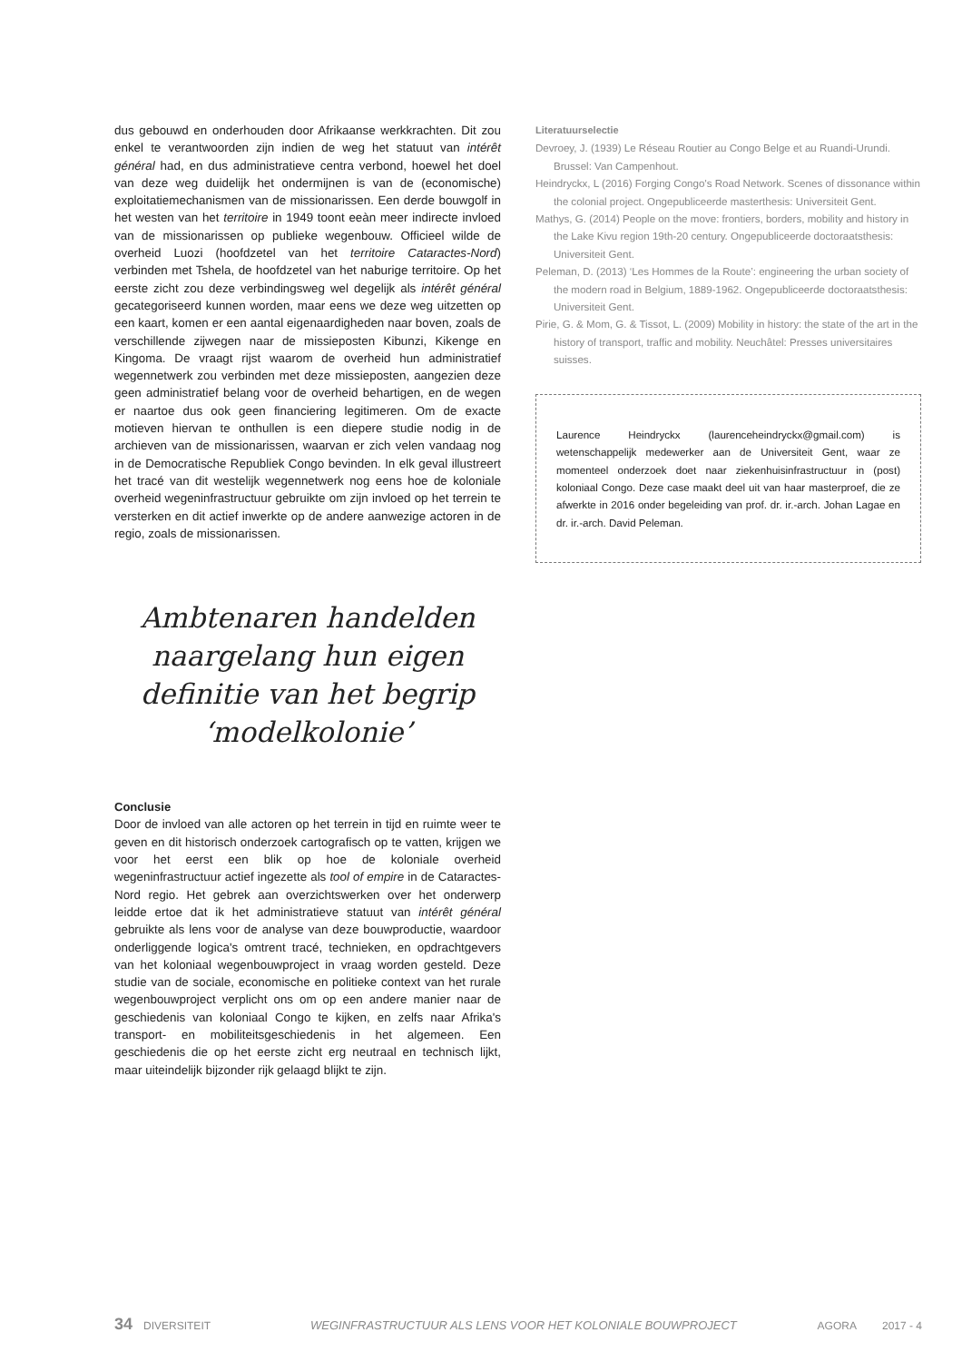dus gebouwd en onderhouden door Afrikaanse werkkrachten. Dit zou enkel te verantwoorden zijn indien de weg het statuut van intérêt général had, en dus administratieve centra verbond, hoewel het doel van deze weg duidelijk het ondermijnen is van de (economische) exploitatiemechanismen van de missionarissen. Een derde bouwgolf in het westen van het territoire in 1949 toont eeàn meer indirecte invloed van de missionarissen op publieke wegenbouw. Officieel wilde de overheid Luozi (hoofdzetel van het territoire Cataractes-Nord) verbinden met Tshela, de hoofdzetel van het naburige territoire. Op het eerste zicht zou deze verbindingsweg wel degelijk als intérêt général gecategoriseerd kunnen worden, maar eens we deze weg uitzetten op een kaart, komen er een aantal eigenaardigheden naar boven, zoals de verschillende zijwegen naar de missieposten Kibunzi, Kikenge en Kingoma. De vraagt rijst waarom de overheid hun administratief wegennetwerk zou verbinden met deze missieposten, aangezien deze geen administratief belang voor de overheid behartigen, en de wegen er naartoe dus ook geen financiering legitimeren. Om de exacte motieven hiervan te onthullen is een diepere studie nodig in de archieven van de missionarissen, waarvan er zich velen vandaag nog in de Democratische Republiek Congo bevinden. In elk geval illustreert het tracé van dit westelijk wegennetwerk nog eens hoe de koloniale overheid wegeninfrastructuur gebruikte om zijn invloed op het terrein te versterken en dit actief inwerkte op de andere aanwezige actoren in de regio, zoals de missionarissen.
Ambtenaren handelden naargelang hun eigen definitie van het begrip ‘modelkolonie’
Conclusie
Door de invloed van alle actoren op het terrein in tijd en ruimte weer te geven en dit historisch onderzoek cartografisch op te vatten, krijgen we voor het eerst een blik op hoe de koloniale overheid wegeninfrastructuur actief ingezette als tool of empire in de Cataractes-Nord regio. Het gebrek aan overzichtswerken over het onderwerp leidde ertoe dat ik het administratieve statuut van intérêt général gebruikte als lens voor de analyse van deze bouwproductie, waardoor onderliggende logica's omtrent tracé, technieken, en opdrachtgevers van het koloniaal wegenbouwproject in vraag worden gesteld. Deze studie van de sociale, economische en politieke context van het rurale wegenbouwproject verplicht ons om op een andere manier naar de geschiedenis van koloniaal Congo te kijken, en zelfs naar Afrika's transport- en mobiliteitsgeschiedenis in het algemeen. Een geschiedenis die op het eerste zicht erg neutraal en technisch lijkt, maar uiteindelijk bijzonder rijk gelaagd blijkt te zijn.
Literatuurselectie
Devroey, J. (1939) Le Réseau Routier au Congo Belge et au Ruandi-Urundi. Brussel: Van Campenhout.
Heindryckx, L (2016) Forging Congo's Road Network. Scenes of dissonance within the colonial project. Ongepubliceerde masterthesis: Universiteit Gent.
Mathys, G. (2014) People on the move: frontiers, borders, mobility and history in the Lake Kivu region 19th-20 century. Ongepubliceerde doctoraatsthesis: Universiteit Gent.
Peleman, D. (2013) ‘Les Hommes de la Route’: engineering the urban society of the modern road in Belgium, 1889-1962. Ongepubliceerde doctoraatsthesis: Universiteit Gent.
Pirie, G. & Mom, G. & Tissot, L. (2009) Mobility in history: the state of the art in the history of transport, traffic and mobility. Neuchâtel: Presses universitaires suisses.
Laurence Heindryckx (laurenceheindryckx@gmail.com) is wetenschappelijk medewerker aan de Universiteit Gent, waar ze momenteel onderzoek doet naar ziekenhuisinfrastructuur in (post) koloniaal Congo. Deze case maakt deel uit van haar masterproef, die ze afwerkte in 2016 onder begeleiding van prof. dr. ir.-arch. Johan Lagae en dr. ir.-arch. David Peleman.
34 DIVERSITEIT WEGINFRASTRUCTUUR ALS LENS VOOR HET KOLONIALE BOUWPROJECT AGORA 2017 - 4